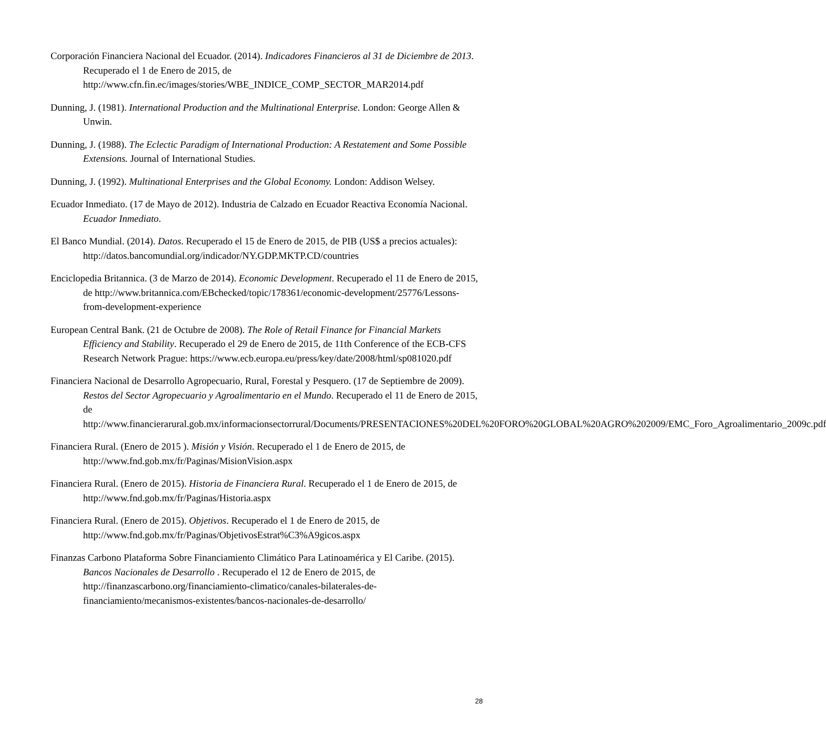Corporación Financiera Nacional del Ecuador. (2014). Indicadores Financieros al 31 de Diciembre de 2013. Recuperado el 1 de Enero de 2015, de http://www.cfn.fin.ec/images/stories/WBE_INDICE_COMP_SECTOR_MAR2014.pdf
Dunning, J. (1981). International Production and the Multinational Enterprise. London: George Allen & Unwin.
Dunning, J. (1988). The Eclectic Paradigm of International Production: A Restatement and Some Possible Extensions. Journal of International Studies.
Dunning, J. (1992). Multinational Enterprises and the Global Economy. London: Addison Welsey.
Ecuador Inmediato. (17 de Mayo de 2012). Industria de Calzado en Ecuador Reactiva Economía Nacional. Ecuador Inmediato.
El Banco Mundial. (2014). Datos. Recuperado el 15 de Enero de 2015, de PIB (US$ a precios actuales): http://datos.bancomundial.org/indicador/NY.GDP.MKTP.CD/countries
Enciclopedia Britannica. (3 de Marzo de 2014). Economic Development. Recuperado el 11 de Enero de 2015, de http://www.britannica.com/EBchecked/topic/178361/economic-development/25776/Lessons-from-development-experience
European Central Bank. (21 de Octubre de 2008). The Role of Retail Finance for Financial Markets Efficiency and Stability. Recuperado el 29 de Enero de 2015, de 11th Conference of the ECB-CFS Research Network Prague: https://www.ecb.europa.eu/press/key/date/2008/html/sp081020.pdf
Financiera Nacional de Desarrollo Agropecuario, Rural, Forestal y Pesquero. (17 de Septiembre de 2009). Restos del Sector Agropecuario y Agroalimentario en el Mundo. Recuperado el 11 de Enero de 2015, de http://www.financierarural.gob.mx/informacionsectorrural/Documents/PRESENTACIONES%20DEL%20FORO%20GLOBAL%20AGRO%202009/EMC_Foro_Agroalimentario_2009c.pdf
Financiera Rural. (Enero de 2015 ). Misión y Visión. Recuperado el 1 de Enero de 2015, de http://www.fnd.gob.mx/fr/Paginas/MisionVision.aspx
Financiera Rural. (Enero de 2015). Historia de Financiera Rural. Recuperado el 1 de Enero de 2015, de http://www.fnd.gob.mx/fr/Paginas/Historia.aspx
Financiera Rural. (Enero de 2015). Objetivos. Recuperado el 1 de Enero de 2015, de http://www.fnd.gob.mx/fr/Paginas/ObjetivosEstrat%C3%A9gicos.aspx
Finanzas Carbono Plataforma Sobre Financiamiento Climático Para Latinoamérica y El Caribe. (2015). Bancos Nacionales de Desarrollo . Recuperado el 12 de Enero de 2015, de http://finanzascarbono.org/financiamiento-climatico/canales-bilaterales-de-financiamiento/mecanismos-existentes/bancos-nacionales-de-desarrollo/
28